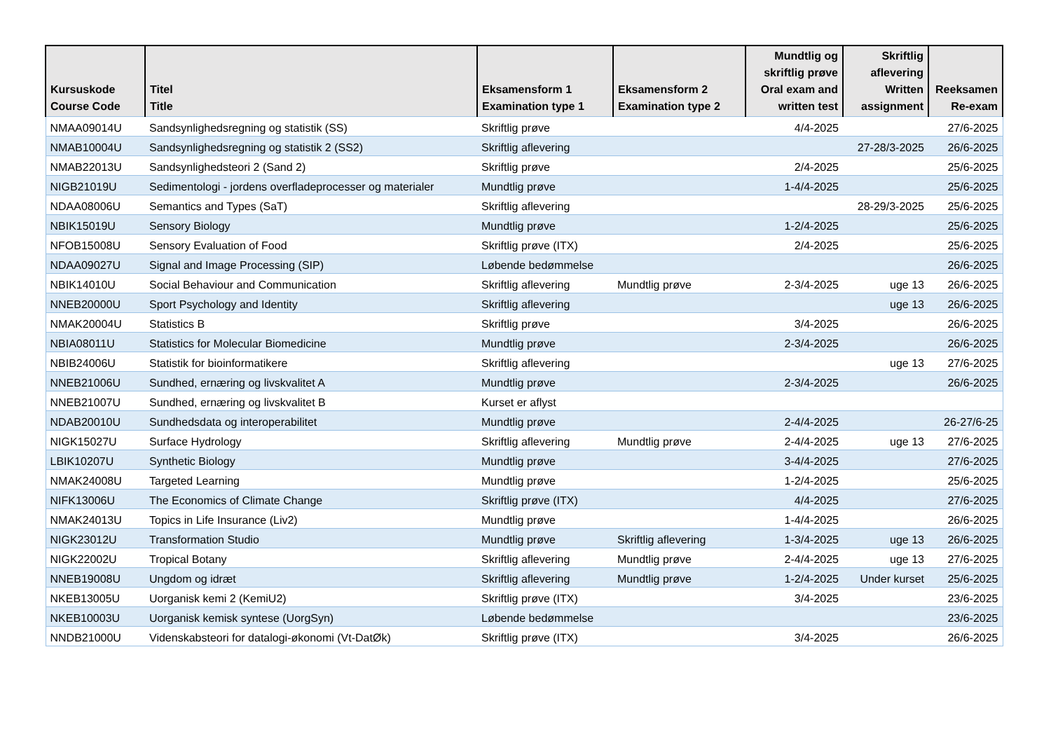| Kursuskode Course Code | Titel Title | Eksamensform 1 Examination type 1 | Eksamensform 2 Examination type 2 | Mundtlig og skriftlig prøve Oral exam and written test | Skriftlig aflevering Written assignment | Reeksamen Re-exam |
| --- | --- | --- | --- | --- | --- | --- |
| NMAA09014U | Sandsynlighedsregning og statistik (SS) | Skriftlig prøve | | 4/4-2025 | | 27/6-2025 |
| NMAB10004U | Sandsynlighedsregning og statistik 2 (SS2) | Skriftlig aflevering | | | 27-28/3-2025 | 26/6-2025 |
| NMAB22013U | Sandsynlighedsteori 2 (Sand 2) | Skriftlig prøve | | 2/4-2025 | | 25/6-2025 |
| NIGB21019U | Sedimentologi - jordens overfladeprocesser og materialer | Mundtlig prøve | | 1-4/4-2025 | | 25/6-2025 |
| NDAA08006U | Semantics and Types (SaT) | Skriftlig aflevering | | | 28-29/3-2025 | 25/6-2025 |
| NBIK15019U | Sensory Biology | Mundtlig prøve | | 1-2/4-2025 | | 25/6-2025 |
| NFOB15008U | Sensory Evaluation of Food | Skriftlig prøve (ITX) | | 2/4-2025 | | 25/6-2025 |
| NDAA09027U | Signal and Image Processing (SIP) | Løbende bedømmelse | | | | 26/6-2025 |
| NBIK14010U | Social Behaviour and Communication | Skriftlig aflevering | Mundtlig prøve | 2-3/4-2025 | uge 13 | 26/6-2025 |
| NNEB20000U | Sport Psychology and Identity | Skriftlig aflevering | | | uge 13 | 26/6-2025 |
| NMAK20004U | Statistics B | Skriftlig prøve | | 3/4-2025 | | 26/6-2025 |
| NBIA08011U | Statistics for Molecular Biomedicine | Mundtlig prøve | | 2-3/4-2025 | | 26/6-2025 |
| NBIB24006U | Statistik for bioinformatikere | Skriftlig aflevering | | | uge 13 | 27/6-2025 |
| NNEB21006U | Sundhed, ernæring og livskvalitet A | Mundtlig prøve | | 2-3/4-2025 | | 26/6-2025 |
| NNEB21007U | Sundhed, ernæring og livskvalitet B | Kurset er aflyst | | | | |
| NDAB20010U | Sundhedsdata og interoperabilitet | Mundtlig prøve | | 2-4/4-2025 | | 26-27/6-25 |
| NIGK15027U | Surface Hydrology | Skriftlig aflevering | Mundtlig prøve | 2-4/4-2025 | uge 13 | 27/6-2025 |
| LBIK10207U | Synthetic Biology | Mundtlig prøve | | 3-4/4-2025 | | 27/6-2025 |
| NMAK24008U | Targeted Learning | Mundtlig prøve | | 1-2/4-2025 | | 25/6-2025 |
| NIFK13006U | The Economics of Climate Change | Skriftlig prøve (ITX) | | 4/4-2025 | | 27/6-2025 |
| NMAK24013U | Topics in Life Insurance (Liv2) | Mundtlig prøve | | 1-4/4-2025 | | 26/6-2025 |
| NIGK23012U | Transformation Studio | Mundtlig prøve | Skriftlig aflevering | 1-3/4-2025 | uge 13 | 26/6-2025 |
| NIGK22002U | Tropical Botany | Skriftlig aflevering | Mundtlig prøve | 2-4/4-2025 | uge 13 | 27/6-2025 |
| NNEB19008U | Ungdom og idræt | Skriftlig aflevering | Mundtlig prøve | 1-2/4-2025 | Under kurset | 25/6-2025 |
| NKEB13005U | Uorganisk kemi 2 (KemiU2) | Skriftlig prøve (ITX) | | 3/4-2025 | | 23/6-2025 |
| NKEB10003U | Uorganisk kemisk syntese (UorgSyn) | Løbende bedømmelse | | | | 23/6-2025 |
| NNDB21000U | Videnskabsteori for datalogi-økonomi (Vt-DatØk) | Skriftlig prøve (ITX) | | 3/4-2025 | | 26/6-2025 |